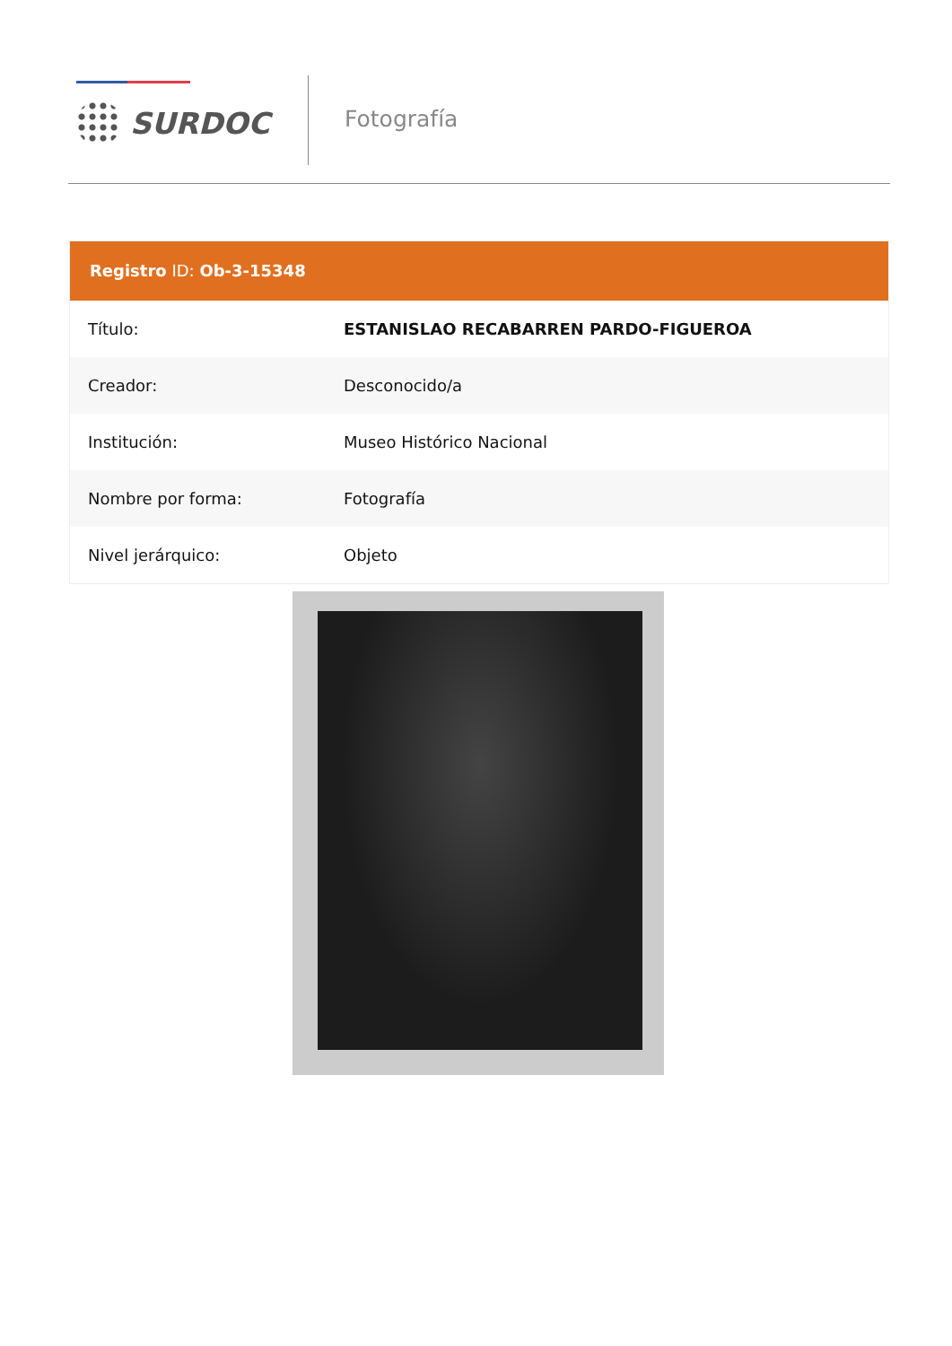SURDOC Fotografía
Registro ID: Ob-3-15348
| Título: | ESTANISLAO RECABARREN PARDO-FIGUEROA |
| Creador: | Desconocido/a |
| Institución: | Museo Histórico Nacional |
| Nombre por forma: | Fotografía |
| Nivel jerárquico: | Objeto |